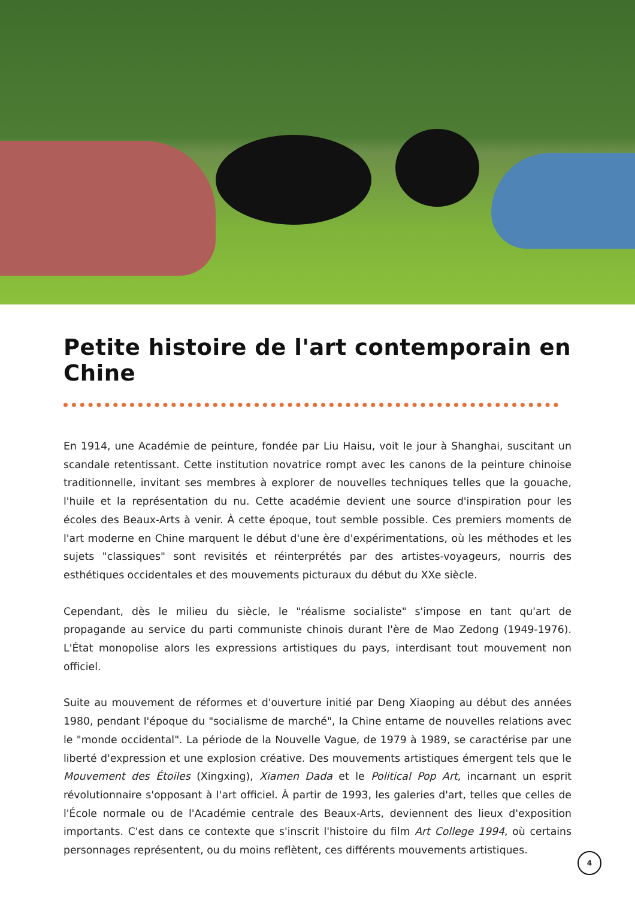Petite histoire de l'art contemporain en Chine
En 1914, une Académie de peinture, fondée par Liu Haisu, voit le jour à Shanghai, suscitant un scandale retentissant. Cette institution novatrice rompt avec les canons de la peinture chinoise traditionnelle, invitant ses membres à explorer de nouvelles techniques telles que la gouache, l'huile et la représentation du nu. Cette académie devient une source d'inspiration pour les écoles des Beaux-Arts à venir. À cette époque, tout semble possible. Ces premiers moments de l'art moderne en Chine marquent le début d'une ère d'expérimentations, où les méthodes et les sujets "classiques" sont revisités et réinterprétés par des artistes-voyageurs, nourris des esthétiques occidentales et des mouvements picturaux du début du XXe siècle.
Cependant, dès le milieu du siècle, le "réalisme socialiste" s'impose en tant qu'art de propagande au service du parti communiste chinois durant l'ère de Mao Zedong (1949-1976). L'État monopolise alors les expressions artistiques du pays, interdisant tout mouvement non officiel.
Suite au mouvement de réformes et d'ouverture initié par Deng Xiaoping au début des années 1980, pendant l'époque du "socialisme de marché", la Chine entame de nouvelles relations avec le "monde occidental". La période de la Nouvelle Vague, de 1979 à 1989, se caractérise par une liberté d'expression et une explosion créative. Des mouvements artistiques émergent tels que le Mouvement des Étoiles (Xingxing), Xiamen Dada et le Political Pop Art, incarnant un esprit révolutionnaire s'opposant à l'art officiel. À partir de 1993, les galeries d'art, telles que celles de l'École normale ou de l'Académie centrale des Beaux-Arts, deviennent des lieux d'exposition importants. C'est dans ce contexte que s'inscrit l'histoire du film Art College 1994, où certains personnages représentent, ou du moins reflètent, ces différents mouvements artistiques.
4